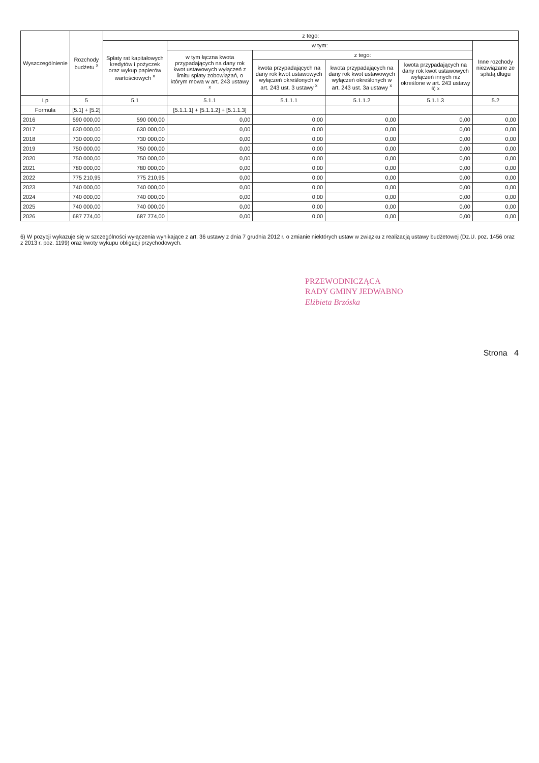| Wyszczególnienie | Rozchody budżetu <sup>x</sup> | z tego: | | | | | |
| --- | --- | --- | --- | --- | --- | --- | --- |
| | | Spłaty rat kapitałowych kredytów i pożyczek oraz wykup papierów wartościowych <sup>x</sup> | w tym: | | | | Inne rozchody niezwiązane ze spłatą długu |
| | | | w tym łączna kwota przypadających na dany rok kwot ustawowych wyłączeń z limitu spłaty zobowiązań, o którym mowa w art. 243 ustawy <sup>x</sup> | z tego: | | | |
| | | | | kwota przypadających na dany rok kwot ustawowych wyłączeń określonych w art. 243 ust. 3 ustawy <sup>x</sup> | kwota przypadających na dany rok kwot ustawowych wyłączeń określonych w art. 243 ust. 3a ustawy <sup>x</sup> | kwota przypadających na dany rok kwot ustawowych wyłączeń innych niż określone w art. 243 ustawy <sup>6)</sup> <sup>x</sup> | |
| Lp | 5 | 5.1 | 5.1.1 | 5.1.1.1 | 5.1.1.2 | 5.1.1.3 | 5.2 |
| Formuła | [5.1] + [5.2] | | [5.1.1.1] + [5.1.1.2] + [5.1.1.3] | | | | |
| 2016 | 590 000,00 | 590 000,00 | 0,00 | 0,00 | 0,00 | 0,00 | 0,00 |
| 2017 | 630 000,00 | 630 000,00 | 0,00 | 0,00 | 0,00 | 0,00 | 0,00 |
| 2018 | 730 000,00 | 730 000,00 | 0,00 | 0,00 | 0,00 | 0,00 | 0,00 |
| 2019 | 750 000,00 | 750 000,00 | 0,00 | 0,00 | 0,00 | 0,00 | 0,00 |
| 2020 | 750 000,00 | 750 000,00 | 0,00 | 0,00 | 0,00 | 0,00 | 0,00 |
| 2021 | 780 000,00 | 780 000,00 | 0,00 | 0,00 | 0,00 | 0,00 | 0,00 |
| 2022 | 775 210,95 | 775 210,95 | 0,00 | 0,00 | 0,00 | 0,00 | 0,00 |
| 2023 | 740 000,00 | 740 000,00 | 0,00 | 0,00 | 0,00 | 0,00 | 0,00 |
| 2024 | 740 000,00 | 740 000,00 | 0,00 | 0,00 | 0,00 | 0,00 | 0,00 |
| 2025 | 740 000,00 | 740 000,00 | 0,00 | 0,00 | 0,00 | 0,00 | 0,00 |
| 2026 | 687 774,00 | 687 774,00 | 0,00 | 0,00 | 0,00 | 0,00 | 0,00 |
6) W pozycji wykazuje się w szczególności wyłączenia wynikające z art. 36 ustawy z dnia 7 grudnia 2012 r. o zmianie niektórych ustaw w związku z realizacją ustawy budżetowej (Dz.U. poz. 1456 oraz z 2013 r. poz. 1199) oraz kwoty wykupu obligacji przychodowych.
PRZEWODNICZĄCA
RADY GMINY JEDWABNO
Elżbieta Brzóska
Strona 4